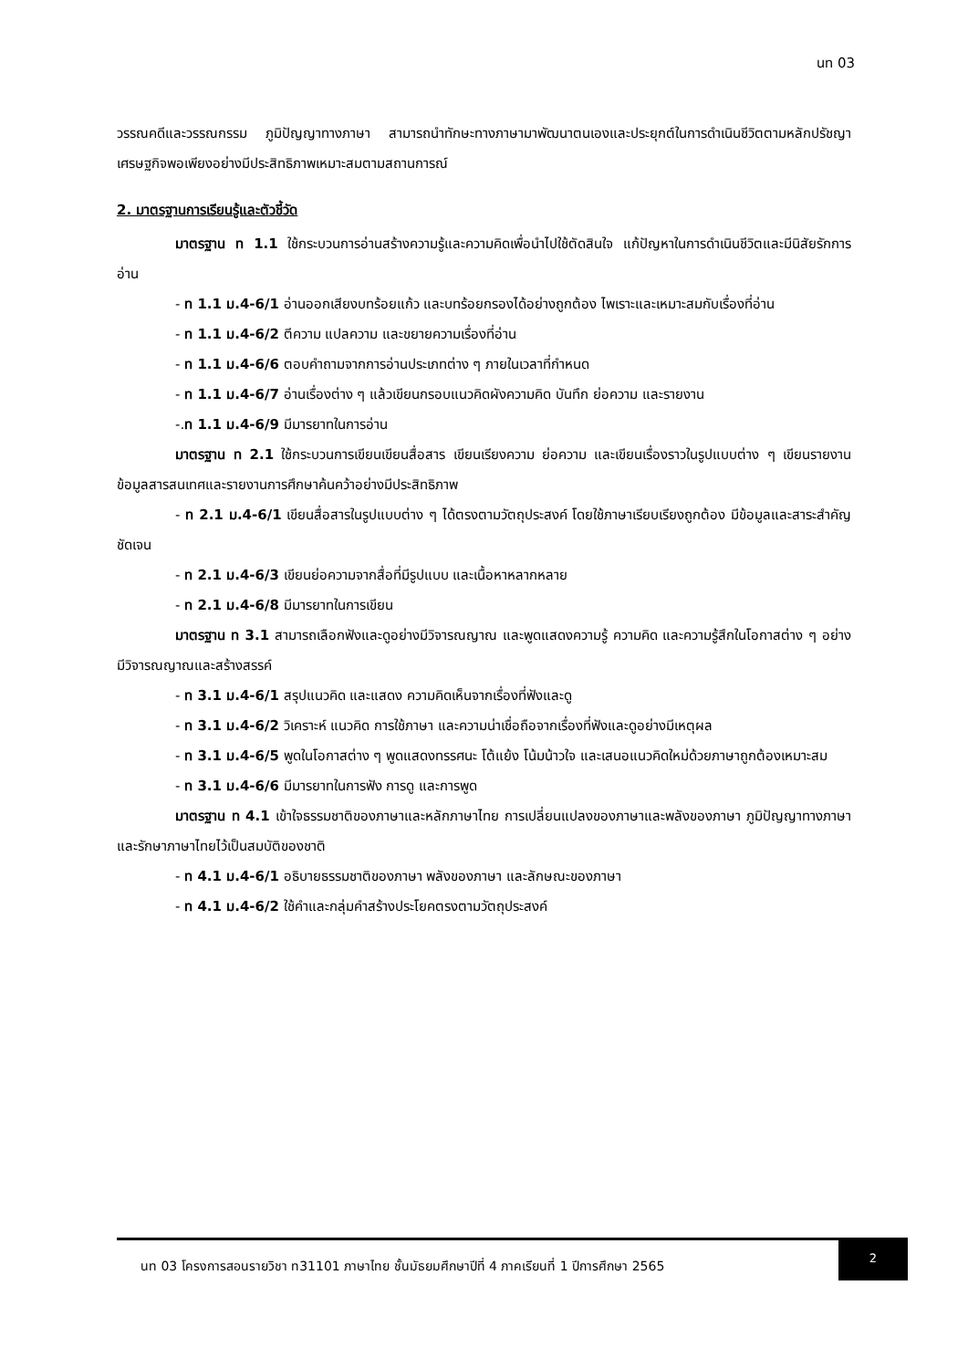นท 03
วรรณคดีและวรรณกรรม ภูมิปัญญาทางภาษา สามารถนำทักษะทางภาษามาพัฒนาตนเองและประยุกต์ในการดำเนินชีวิตตามหลักปรัชญาเศรษฐกิจพอเพียงอย่างมีประสิทธิภาพเหมาะสมตามสถานการณ์
2. มาตรฐานการเรียนรู้และตัวชี้วัด
มาตรฐาน ท 1.1 ใช้กระบวนการอ่านสร้างความรู้และความคิดเพื่อนำไปใช้ตัดสินใจ แก้ปัญหาในการดำเนินชีวิตและมีนิสัยรักการอ่าน
- ท 1.1 ม.4-6/1 อ่านออกเสียงบทร้อยแก้ว และบทร้อยกรองได้อย่างถูกต้อง ไพเราะและเหมาะสมกับเรื่องที่อ่าน
- ท 1.1 ม.4-6/2 ตีความ แปลความ และขยายความเรื่องที่อ่าน
- ท 1.1 ม.4-6/6 ตอบคำถามจากการอ่านประเภทต่าง ๆ ภายในเวลาที่กำหนด
- ท 1.1 ม.4-6/7 อ่านเรื่องต่าง ๆ แล้วเขียนกรอบแนวคิดผังความคิด บันทึก ย่อความ และรายงาน
-.ท 1.1 ม.4-6/9 มีมารยาทในการอ่าน
มาตรฐาน ท 2.1 ใช้กระบวนการเขียนเขียนสื่อสาร เขียนเรียงความ ย่อความ และเขียนเรื่องราวในรูปแบบต่าง ๆ เขียนรายงานข้อมูลสารสนเทศและรายงานการศึกษาค้นคว้าอย่างมีประสิทธิภาพ
- ท 2.1 ม.4-6/1 เขียนสื่อสารในรูปแบบต่าง ๆ ได้ตรงตามวัตถุประสงค์ โดยใช้ภาษาเรียบเรียงถูกต้อง มีข้อมูลและสาระสำคัญชัดเจน
- ท 2.1 ม.4-6/3 เขียนย่อความจากสื่อที่มีรูปแบบ และเนื้อหาหลากหลาย
- ท 2.1 ม.4-6/8 มีมารยาทในการเขียน
มาตรฐาน ท 3.1 สามารถเลือกฟังและดูอย่างมีวิจารณญาณ และพูดแสดงความรู้ ความคิด และความรู้สึกในโอกาสต่าง ๆ อย่างมีวิจารณญาณและสร้างสรรค์
- ท 3.1 ม.4-6/1 สรุปแนวคิด และแสดง ความคิดเห็นจากเรื่องที่ฟังและดู
- ท 3.1 ม.4-6/2 วิเคราะห์ แนวคิด การใช้ภาษา และความน่าเชื่อถือจากเรื่องที่ฟังและดูอย่างมีเหตุผล
- ท 3.1 ม.4-6/5 พูดในโอกาสต่าง ๆ พูดแสดงทรรศนะ โต้แย้ง โน้มน้าวใจ และเสนอแนวคิดใหม่ด้วยภาษาถูกต้องเหมาะสม
- ท 3.1 ม.4-6/6 มีมารยาทในการฟัง การดู และการพูด
มาตรฐาน ท 4.1 เข้าใจธรรมชาติของภาษาและหลักภาษาไทย การเปลี่ยนแปลงของภาษาและพลังของภาษา ภูมิปัญญาทางภาษา และรักษาภาษาไทยไว้เป็นสมบัติของชาติ
- ท 4.1 ม.4-6/1 อธิบายธรรมชาติของภาษา พลังของภาษา และลักษณะของภาษา
- ท 4.1 ม.4-6/2 ใช้คำและกลุ่มคำสร้างประโยคตรงตามวัตถุประสงค์
นท 03 โครงการสอนรายวิชา ท31101 ภาษาไทย ชั้นมัธยมศึกษาปีที่ 4 ภาคเรียนที่ 1 ปีการศึกษา 2565
2